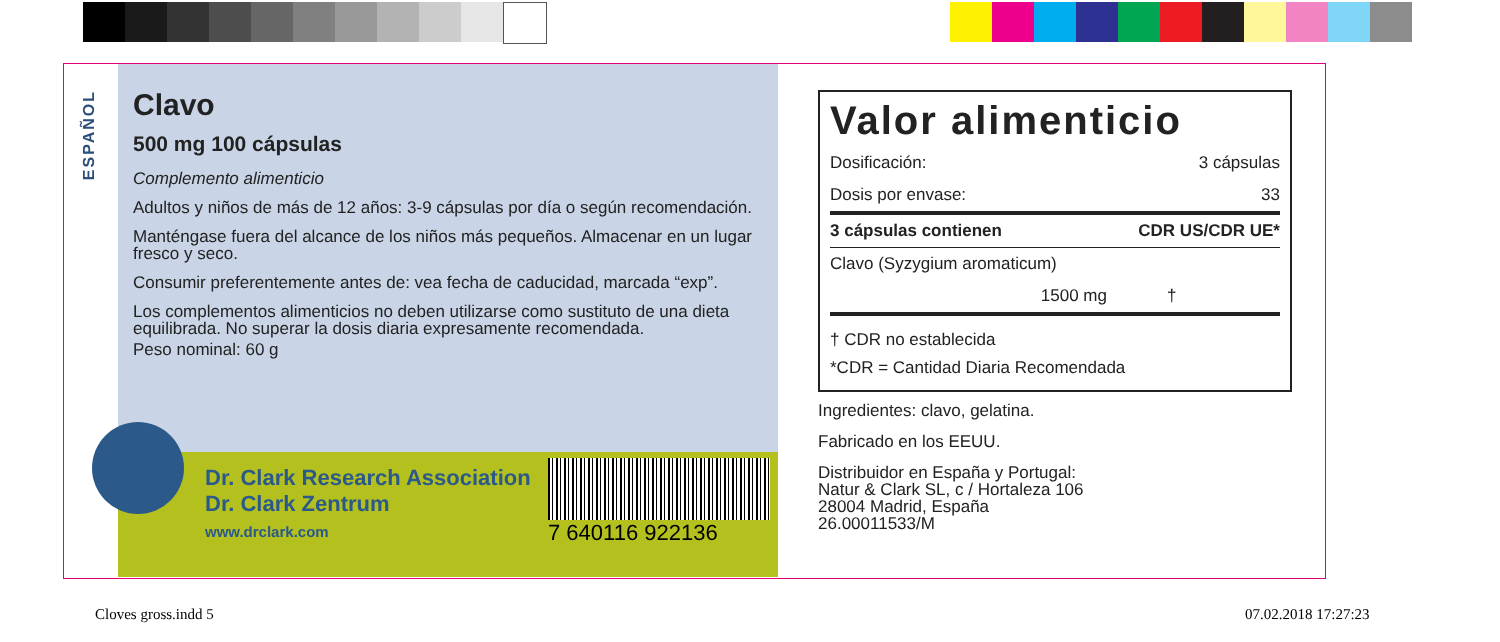ESPAÑOL
Clavo
500 mg 100 cápsulas
Complemento alimenticio
Adultos y niños de más de 12 años: 3-9 cápsulas por día o según recomendación.
Manténgase fuera del alcance de los niños más pequeños. Almacenar en un lugar fresco y seco.
Consumir preferentemente antes de: vea fecha de caducidad, marcada “exp”.
Los complementos alimenticios no deben utilizarse como sustituto de una dieta equilibrada. No superar la dosis diaria expresamente recomendada.
Peso nominal: 60 g
Dr. Clark Research Association
Dr. Clark Zentrum
www.drclark.com
7 640116 922136
Valor alimenticio
| Dosificación: | 3 cápsulas |
| Dosis por envase: | 33 |
| 3 cápsulas contienen | CDR US/CDR UE* |
| Clavo (Syzygium aromaticum) | |
| 1500 mg | † |
† CDR no establecida
*CDR = Cantidad Diaria Recomendada
Ingredientes: clavo, gelatina.
Fabricado en los EEUU.
Distribuidor en España y Portugal:
Natur & Clark SL, c / Hortaleza 106
28004 Madrid, España
26.00011533/M
Cloves gross.indd 5 07.02.2018 17:27:23